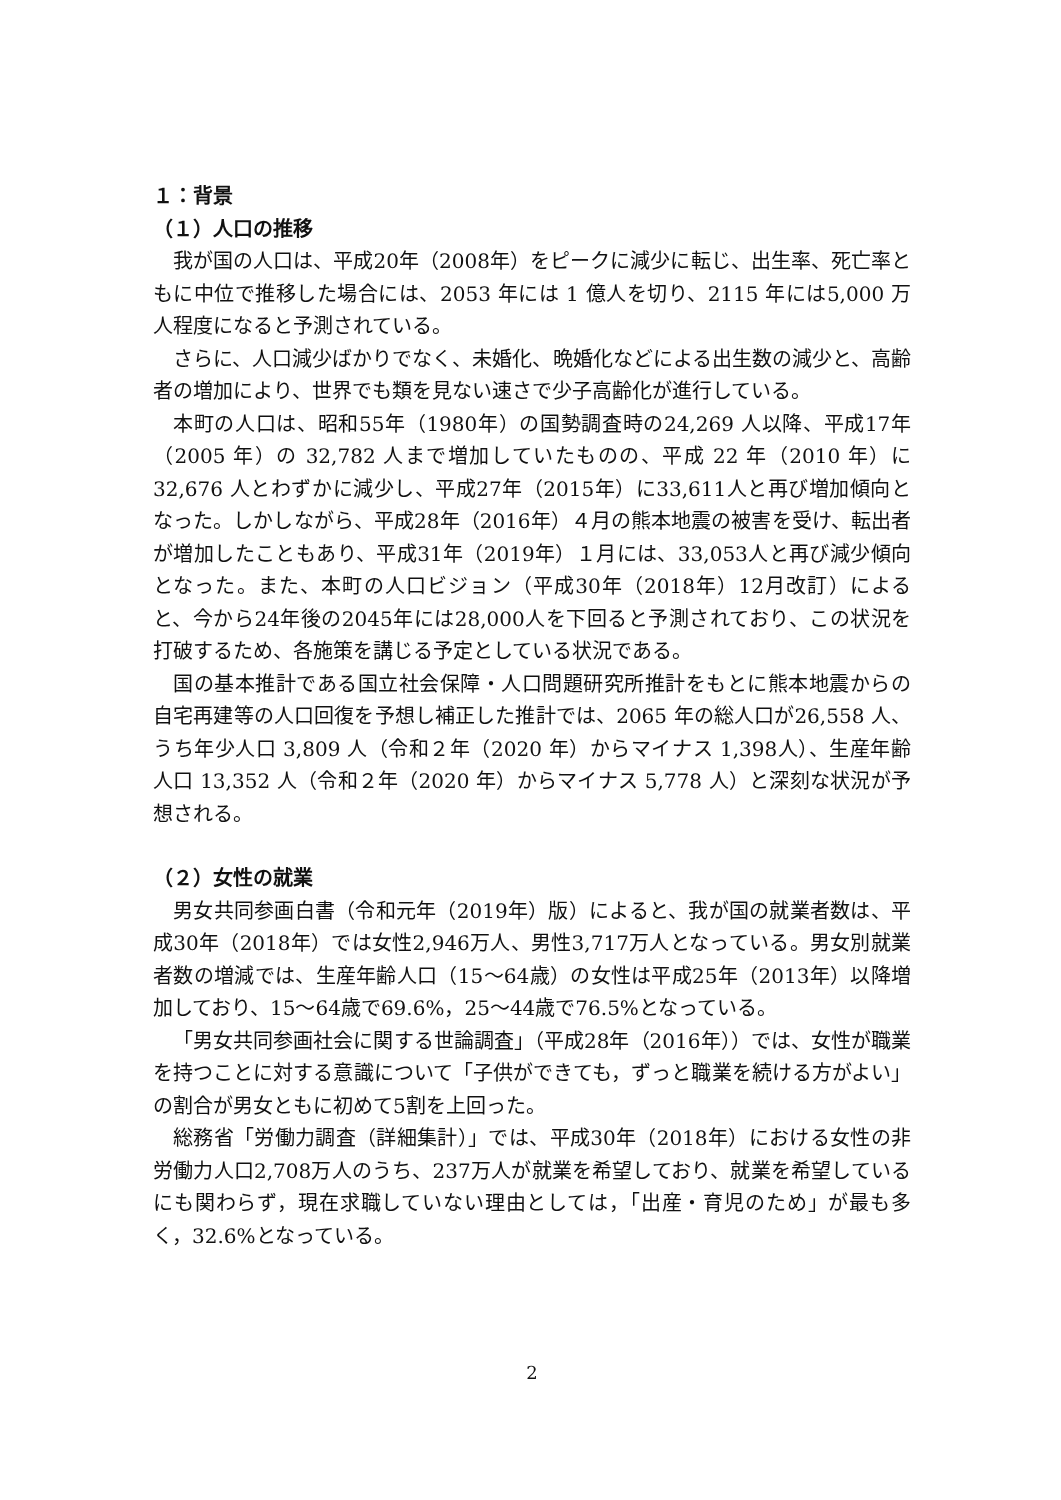１：背景
（１）人口の推移
我が国の人口は、平成20年（2008年）をピークに減少に転じ、出生率、死亡率ともに中位で推移した場合には、2053 年には 1 億人を切り、2115 年には5,000 万人程度になると予測されている。
さらに、人口減少ばかりでなく、未婚化、晩婚化などによる出生数の減少と、高齢者の増加により、世界でも類を見ない速さで少子高齢化が進行している。
本町の人口は、昭和55年（1980年）の国勢調査時の24,269 人以降、平成17年（2005 年）の 32,782 人まで増加していたものの、平成 22 年（2010 年）に32,676 人とわずかに減少し、平成27年（2015年）に33,611人と再び増加傾向となった。しかしながら、平成28年（2016年）４月の熊本地震の被害を受け、転出者が増加したこともあり、平成31年（2019年）１月には、33,053人と再び減少傾向となった。また、本町の人口ビジョン（平成30年（2018年）12月改訂）によると、今から24年後の2045年には28,000人を下回ると予測されており、この状況を打破するため、各施策を講じる予定としている状況である。
国の基本推計である国立社会保障・人口問題研究所推計をもとに熊本地震からの自宅再建等の人口回復を予想し補正した推計では、2065 年の総人口が26,558 人、うち年少人口 3,809 人（令和２年（2020 年）からマイナス 1,398人）、生産年齢人口 13,352 人（令和２年（2020 年）からマイナス 5,778 人）と深刻な状況が予想される。
（２）女性の就業
男女共同参画白書（令和元年（2019年）版）によると、我が国の就業者数は、平成30年（2018年）では女性2,946万人、男性3,717万人となっている。男女別就業者数の増減では、生産年齢人口（15～64歳）の女性は平成25年（2013年）以降増加しており、15～64歳で69.6%，25～44歳で76.5%となっている。
「男女共同参画社会に関する世論調査」（平成28年（2016年））では、女性が職業を持つことに対する意識について「子供ができても，ずっと職業を続ける方がよい」の割合が男女ともに初めて5割を上回った。
総務省「労働力調査（詳細集計）」では、平成30年（2018年）における女性の非労働力人口2,708万人のうち、237万人が就業を希望しており、就業を希望しているにも関わらず，現在求職していない理由としては，「出産・育児のため」が最も多く，32.6%となっている。
2